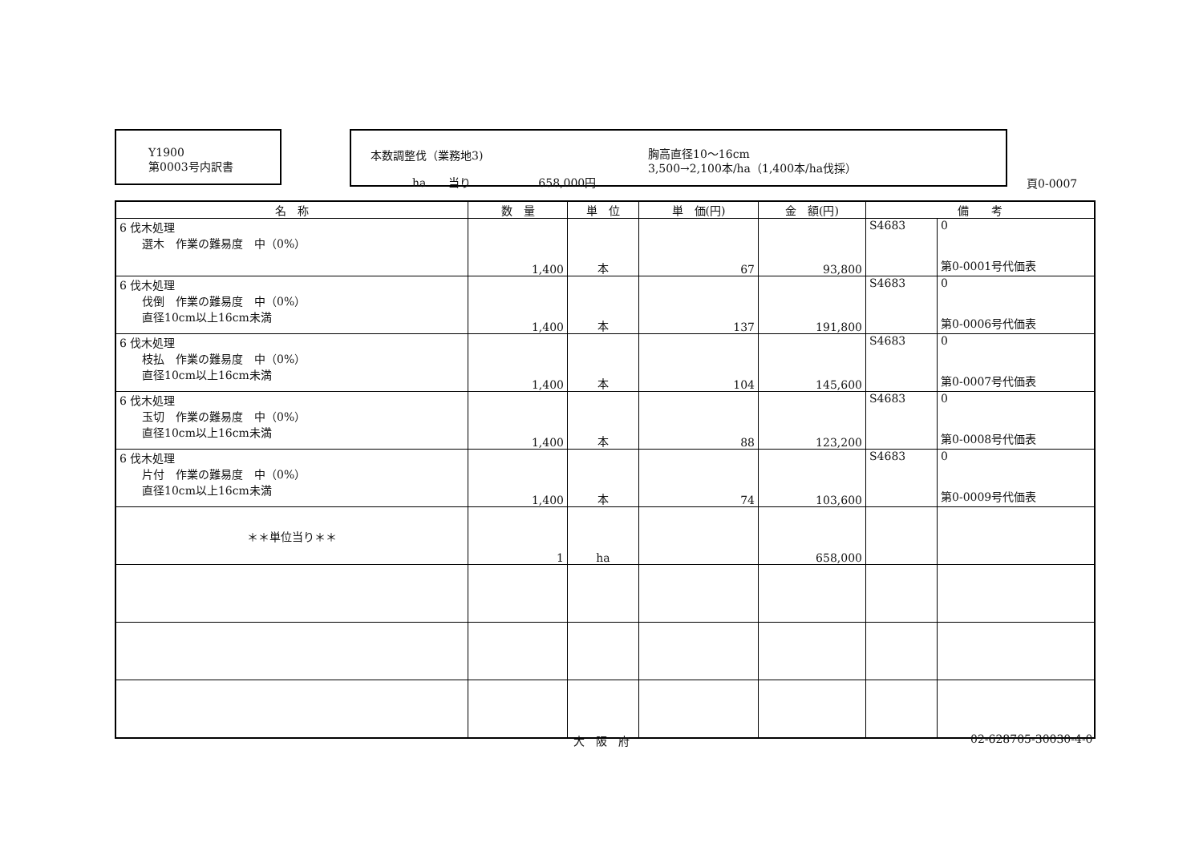Y1900
第0003号内訳書
本数調整伐（業務地3)
胸高直径10～16cm
3,500→2,100本/ha（1,400本/ha伐採）
ha　　当り　　　　　　658,000円
頁0-0007
| 名 称 | 数 量 | 単 位 | 単 価(円) | 金 額(円) | 備 考 | |
| --- | --- | --- | --- | --- | --- | --- |
| 6 伐木処理 選木 作業の難易度 中（0%） | 1,400 | 本 | 67 | 93,800 | S4683 | 0 第0-0001号代価表 |
| 6 伐木処理 伐倒 作業の難易度 中（0%） 直径10cm以上16cm未満 | 1,400 | 本 | 137 | 191,800 | S4683 | 0 第0-0006号代価表 |
| 6 伐木処理 枝払 作業の難易度 中（0%） 直径10cm以上16cm未満 | 1,400 | 本 | 104 | 145,600 | S4683 | 0 第0-0007号代価表 |
| 6 伐木処理 玉切 作業の難易度 中（0%） 直径10cm以上16cm未満 | 1,400 | 本 | 88 | 123,200 | S4683 | 0 第0-0008号代価表 |
| 6 伐木処理 片付 作業の難易度 中（0%） 直径10cm以上16cm未満 | 1,400 | 本 | 74 | 103,600 | S4683 | 0 第0-0009号代価表 |
| ＊＊単位当り＊＊ | 1 | ha | | 658,000 | | |
大　阪　府 02-628705-30030-4-0